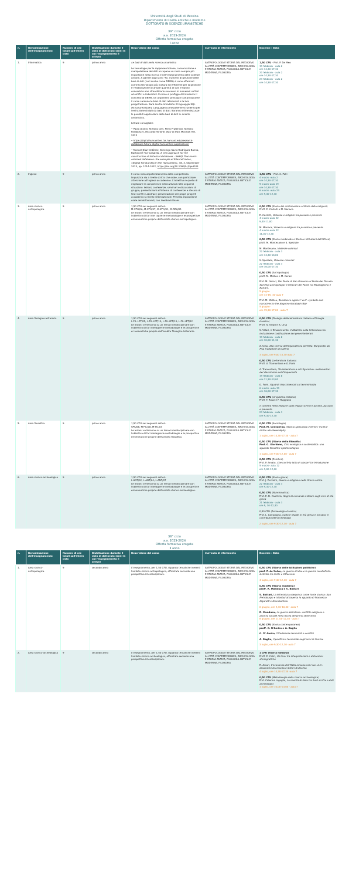Università degli Studi di Messina
Dipartimento di Civiltà antiche e moderne
DOTTORATO IN SCIENZE UMANISTICHE
39° ciclo
a.a. 2023-2024
Offerta formativa erogata
I anno
| n. | Denominazione dell'insegnamento | Numero di ore totali sull'intero ciclo | Distribuzione durante il ciclo di dottorato (anni in cui l'insegnamento è attivo) | Descrizione del corso | Curricula di riferimento | Docente - Data |
| --- | --- | --- | --- | --- | --- | --- |
| 1. | Informatica | 9 | primo anno | Le basi di dati nella ricerca umanistica Le tecnologie per la rappresentazione, conservazione e manipolazione dei dati occupano un ruolo sempre più importante nella ricerca e nell'insegnamento delle scienze umane. A partire dagli anni '70, i sistemi di gestione delle basi di dati (noti anche come DBMS) si sono affermati come la tecnologia più matura ed efficiente per la gestione e l'elaborazione di ampie quantità di dati e hanno conosciuto uno straordinario successo in numerosi settori scientifici e industriali. Il corso si prefigge di introdurre il concetto di DBMS. Gli argomenti principali trattati durante il corso saranno le basi di dati relazionali e la loro progettazione. Sarà inoltre introdotto il linguaggio SQL (Structured Query Language) come potente strumento per l'estrazione di dati da basi di dati. Saranno infine discusse le possibili applicazioni delle basi di dati in ambito umanistico. Letture consigliate: • Paolo Atzeni, Stefano Ceri, Piero Fraternali, Stefano Paraboschi, Riccardo Torlone, Basi di Dati , McGraw Hill, 2023 • https://digitalhumanities.fas.harvard.edu/research-databases-future-digital-humanities-applications/ • Manuel Díaz-Ordóñez, Domingo Savio Rodríguez Baena, Bartolomé Yun-Casalilla, A new approach for the construction of historical databases - NoSQL Document-oriented databases: the example of AtlantoCracies, «Digital Scholarship in the Humanities», 38, 3, September 2023, pp. 1014-1032, https://doi.org/10.1093/llc/fqad033 | ANTROPOLOGIA E STORIA DAL MEDIOEVO ALL'ETÀ CONTEMPORANEA, ARCHEOLOGIA E STORIA ANTICA, FILOLOGIA ANTICA E MODERNA, FILOSOFIA | 1,50 CFU - Prof. P. De Meo 19 febbraio - aula 2 ore 14,30-17,30 20 febbraio - aula 2 ore 14,30-17,30 23 febbraio - aula 2 ore 14,30-17,30 |
| 2. | Inglese | 9 | primo anno | Il corso mira al potenziamento della competenza linguistica sia a livello scritto che orale, con particolare attenzione all'inglese accademico. L'obiettivo è quello di migliorare le competenze interculturali nelle seguenti situazioni: lezioni, conferenze, seminari e discussioni di gruppo; presentazioni all'interno di conferenze e stesura di testi scritti e abstract ; presentazione dei propri progetti accademici a livello internazionale. Prevista esposizione orale dei dottorandi, con feedback finale. | ANTROPOLOGIA E STORIA DAL MEDIOEVO ALL'ETÀ CONTEMPORANEA, ARCHEOLOGIA E STORIA ANTICA, FILOLOGIA ANTICA E MODERNA, FILOSOFIA | 1,50 CFU - Prof. C. Polli 4 marzo -aula 2 ore 14,30-17,30 5 marzo-aula 19 ore 14,30-17,30 6 marzo -aula 24 ore 9,30-12,30 |
| 3. | Area storico-antropologica | 9 | primo anno | 1,50 CFU nei seguenti settori: M-STO/06; M-STO/07; M-STO/01; M-DEA/01 Le lezioni verteranno su un tema interdisciplinare con l'obiettivo di far inte ragire le metodologie e le prospettive ermeneutiche proprie dell'ambito storico-antropologico. | ANTROPOLOGIA E STORIA DAL MEDIOEVO ALL'ETÀ CONTEMPORANEA, ARCHEOLOGIA E STORIA ANTICA, FILOLOGIA ANTICA E MODERNA, FILOSOFIA | 0,50 CFU (Storia del cristianesimo e Storia delle religioni) Proff. E. Castelli e M. Monaca E. Castelli, Violenza e religioni tra passato e presente 4 marzo-aula 22 9,30-11,00 M. Monaca, Violenza e religioni tra passato e presente 4 marzo-aula 22 11,00-12,30 0,50 CFU (Storia medievale e Storia e istituzioni dell'Africa) proff. M. Montesano e S. Speziale M. Montesano, Violenze coloniali 22 febbraio - aula 3 ore 14,30-16,00 S. Speziale, Violenze coloniali 22 febbraio - aula 3 ore 16,00-17,30 0,50 CFU (Antropologia) proff. M. Mollica e M. Geraci Prof. M. Geraci, Dal Ponte di San Giacomo al Ponte del Diavolo. Sortilegi antropologici e letterari del Ponte tra Mezzogiorno e Balcani. 5 giugno ore 14-15, 30-aula 7 Prof. M. Mollica, Resistance against 'evil': symbols and narratives in the Nagorno-Karabakh War 5 giugno- ore 15,30-17,00 - aula 7 |
| 4. | Area filologico-letteraria | 9 | primo anno | 1,50 CFU nei seguenti settori: L-FIL-LET/05; L-FIL-LET/13; L-FIL-LET/10; L-FIL-LET/12 Le lezioni verteranno su un tema interdisciplinare con l'obiettivo di far interagire le metodologie e le prospettive er meneutiche proprie dell'ambito filologico-letterario. | ANTROPOLOGIA E STORIA DAL MEDIOEVO ALL'ETÀ CONTEMPORANEA, ARCHEOLOGIA E STORIA ANTICA, FILOLOGIA ANTICA E MODERNA, FILOSOFIA | 0,50 CFU (Filologia della letteratura italiana e Filologia classica) Proff. S. Villari e A. Urso S. Villari, Il Rinascimento: il dibattito sulla letteratura tra imitazione e codificazione dei generi letterari 19 febbraio - aula 8 ore 10,00-11,30 A. Urso, Alla ricerca dell'equivalenza perfetta: Burgundio da Pisa traduttore di Galeno 3 luglio, ore 9,00 10,30-aula 7 0,50 CFU (Letteratura italiana) Proff. A. Tramontana e G. Forni A. Tramontana, Tra letteratura e arti figurative: metamorfosi del classicismo nel Cinquecento 19 febbraio - aula 8 ore 11,30-13,00 G. Forni, Sguardi rinascimentali sul femminicidio 6 marzo -aula 19 ore 16,00-17,30 0,50 CFU (Linguistica italiana) Proff. F. Rossi e F. Ruggiano Il conflitto nella lingua e sulla lingua: scritto e parlato, passato e presente 23 febbraio - aula 3 ore 9,30-12,30 |
| 5. | Area filosofica | 9 | primo anno | 1,50 CFU nei seguenti settori: SPS/08, M-FIL/06, M-FIL/04 Le lezioni verteranno su un tema interdisciplinare con l'obiettivo di far interagire le metodologie e le prospettive ermeneutiche proprie dell'ambito filosofico. | ANTROPOLOGIA E STORIA DAL MEDIOEVO ALL'ETÀ CONTEMPORANEA, ARCHEOLOGIA E STORIA ANTICA, FILOLOGIA ANTICA E MODERNA, FILOSOFIA | 0,50 CFU (Sociologia) Prof. M. Centorrino, Stiamo sprecando internet: tra IA e diritto alla Serendipity 1 luglio, ore 14,30-17,30 - aula 7 0,50 CFU (Storia della filosofia) Prof. G. Giordano, Crisi ecologica e sostenibilità: uno sguardo filosofico-epistemologico 1 luglio, ore 9,00-12,00 - aula 7 0,50 CFU (Estetica) Prof. P. Amato, Che cos'è la lotta di classe? Un'introduzione 5 marzo- aula 12 ore 9,00-12,00 |
| 6. | Area storico-archeologica | 9 | primo anno | 1,50 CFU nei seguenti settori: L-ANT/02; L-ANT/04; L-ANT/07 Le lezioni verteranno su un tema interdisciplinare con l'obiettivo di far interagire le metodologie e le prospettive ermeneutiche proprie dell'ambito storico-archeologico. | ANTROPOLOGIA E STORIA DAL MEDIOEVO ALL'ETÀ CONTEMPORANEA, ARCHEOLOGIA E STORIA ANTICA, FILOLOGIA ANTICA E MODERNA, FILOSOFIA | 0,50 CFU (Storia greca) Prof. J. Piccinini, Guerra e religione nella Grecia antica 22 febbraio - aula 3 ore 9,30-12,30 0,50 CFU (Numismatica) Prof. E. D. Castrizio, Segni di comando militare sugli elmi di età greca 21 febbraio - aula 3 ore 9, 30-12,30 0,50 CFU (Archeologia classica) Prof. L. Campagna, Culto e rituale in età greca e romana: il contributo dell'archeologia 2 luglio, ore 9,30-12,30 - aula 7 |
38° ciclo
a.a. 2023-2024
Offerta formativa erogata
II anno
| n. | Denominazione dell'insegnamento | Numero di ore totali sull'intero ciclo | Distribuzione durante il ciclo di dottorato (anni in cui l'insegnamento è attivo) | Descrizione del corso | Curricula di riferimento | Docente - Data |
| --- | --- | --- | --- | --- | --- | --- |
| 1. | Area storico-antropologica | 9 | secondo anno | L'insegnamento, per 1,50 CFU, riguarda tematiche inerenti l'ambito storico-antropologico, affrontate secondo una prospettiva interdisciplinare. | ANTROPOLOGIA E STORIA DAL MEDIOEVO ALL'ETÀ CONTEMPORANEA, ARCHEOLOGIA E STORIA ANTICA, FILOLOGIA ANTICA E MODERNA, FILOSOFIA | 0,50 CFU (Storia delle istituzioni politiche) prof. P. de Salvo, La guerra di idee e la guerra combattuta: la Sicilia tra Sette e Ottocento 4 luglio, ore 9,30-12,30 - aula 7 0,50 CFU (Storia moderna) proff. R. Manduca e S. Bottari S. Bottari, La letteratura odeporica come fonte storica: San Pietroburgo e Istanbul attraverso lo sguardo di Francesco Algarotti e Giambattista 6 giugno, ore 9,30-10,30 - aula 7 R. Manduca, La guerra dell'altare: conflitto religioso e anomia sociale nella Sicilia del primo settecento 6 giugno, ore 11,00-12,30 - aula 7 0,50 CFU (Storia contemporanea) proff. G. D'Amico e A. Baglio G. D' Amico, Cittadinanze femminili e conflitti A. Baglio, Il pacifismo femminile negli anni di Comiso 3 luglio, ore 9,30-12,30 -aula 7 |
| 2. | Area storico-archeologica | 9 | secondo anno | L'insegnamento, per 1,50 CFU, riguarda tematiche inerenti l'ambito storico-archeologico, affrontate secondo una prospettiva interdisciplinare. | ANTROPOLOGIA E STORIA DAL MEDIOEVO ALL'ETÀ CONTEMPORANEA, ARCHEOLOGIA E STORIA ANTICA, FILOLOGIA ANTICA E MODERNA, FILOSOFIA | 1 CFU (Storia romana) Proff. E. Caliri, Gli Unni tra interpretazioni e distorsioni storiografiche R. Arcuri, L'economia dell'Italia romana nel I sec. d.C.: dinamiche di crescita e fattori di declino 4 luglio, ore 14,30-17,30 -aula 7 0,50 CFU (Metodologie della ricerca archeologica) Prof. Caterina Ingoglia, La nascita di Gela tra fonti scritte e dati archeologici 1 luglio, ore 10,00-13,00 - aula 7 |